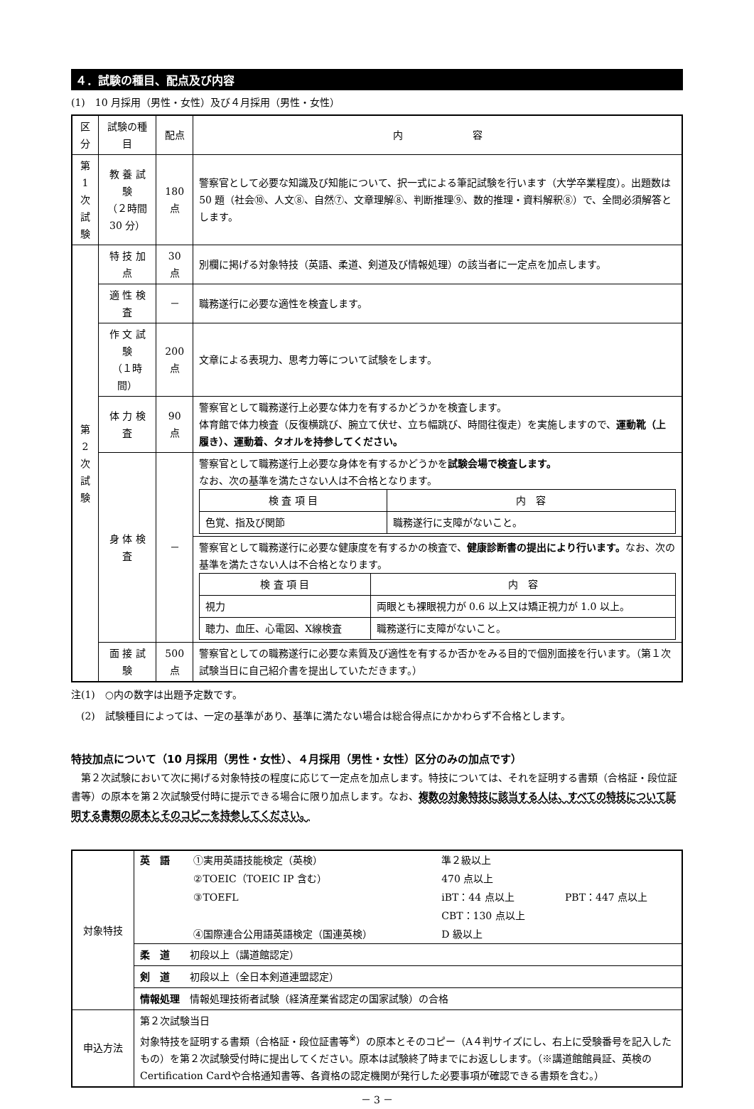４．試験の種目、配点及び内容
(1)　10 月採用（男性・女性）及び４月採用（男性・女性）
| 区分 | 試験の種目 | 配点 | 内 容 |
| --- | --- | --- | --- |
| 第 1 次 試 験 | 教 養 試 験 （２時間 30 分） | 180 点 | 警察官として必要な知識及び知能について、択一式による筆記試験を行います（大学卒業程度）。出題数は 50 題（社会⑩、人文⑧、自然⑦、文章理解⑧、判断推理⑨、数的推理・資料解釈⑧）で、全問必須解答とします。 |
| 第 2 次 試 験 | 特 技 加 点 | 30 点 | 別欄に掲げる対象特技（英語、柔道、剣道及び情報処理）の該当者に一定点を加点します。 |
| | 適 性 検 査 | － | 職務遂行に必要な適性を検査します。 |
| | 作 文 試 験 （１時間） | 200 点 | 文章による表現力、思考力等について試験をします。 |
| | 体 力 検 査 | 90 点 | 警察官として職務遂行上必要な体力を有するかどうかを検査します。 体育館で体力検査（反復横跳び、腕立て伏せ、立ち幅跳び、時間往復走）を実施しますので、 運動靴（上履き）、運動着、タオルを持参してください。 |
| | 身 体 検 査 | － | 警察官として職務遂行上必要な身体を有するかどうかを 試験会場で検査します。 なお、次の基準を満たさない人は不合格となります。 / 検 査 項 目 / 内 容 / / 色覚、指及び関節 / 職務遂行に支障がないこと。 / |
| | | | 警察官として職務遂行に必要な健康度を有するかの検査で、 健康診断書の提出により行います。 なお、次の基準を満たさない人は不合格となります。 / 検 査 項 目 / 内 容 / / 視力 / 両眼とも裸眼視力が 0.6 以上又は矯正視力が 1.0 以上。 / / 聴力、血圧、心電図、X線検査 / 職務遂行に支障がないこと。 / |
| | 面 接 試 験 | 500 点 | 警察官としての職務遂行に必要な素質及び適性を有するか否かをみる目的で個別面接を行います。（第１次試験当日に自己紹介書を提出していただきます。） |
注(1)　○内の数字は出題予定数です。
　(2)　試験種目によっては、一定の基準があり、基準に満たない場合は総合得点にかかわらず不合格とします。
特技加点について（10 月採用（男性・女性）、４月採用（男性・女性）区分のみの加点です）
　第２次試験において次に掲げる対象特技の程度に応じて一定点を加点します。特技については、それを証明する書類（合格証・段位証書等）の原本を第２次試験受付時に提示できる場合に限り加点します。なお、複数の対象特技に該当する人は、すべての特技について証明する書類の原本とそのコピーを持参してください。
| 対象特技 | / 英 語 / ①実用英語技能検定（英検） / 準２級以上 / / / / ②TOEIC（TOEIC IP 含む） / 470 点以上 / / / / ③TOEFL / iBT：44 点以上 / PBT：447 点以上 / / / / CBT：130 点以上 / / / / ④国際連合公用語英語検定（国連英検） / D 級以上 / / |
| | 柔 道 初段以上（講道館認定） |
| | 剣 道 初段以上（全日本剣道連盟認定） |
| | 情報処理 情報処理技術者試験（経済産業省認定の国家試験）の合格 |
| 申込方法 | 第２次試験当日 対象特技を証明する書類（合格証・段位証書等<sup>※</sup>）の原本とそのコピー（A４判サイズにし、右上に受験番号を記入したもの）を第２次試験受付時に提出してください。原本は試験終了時までにお返しします。（※講道館館員証、英検のCertification Cardや合格通知書等、各資格の認定機関が発行した必要事項が確認できる書類を含む。） |
－ 3 －